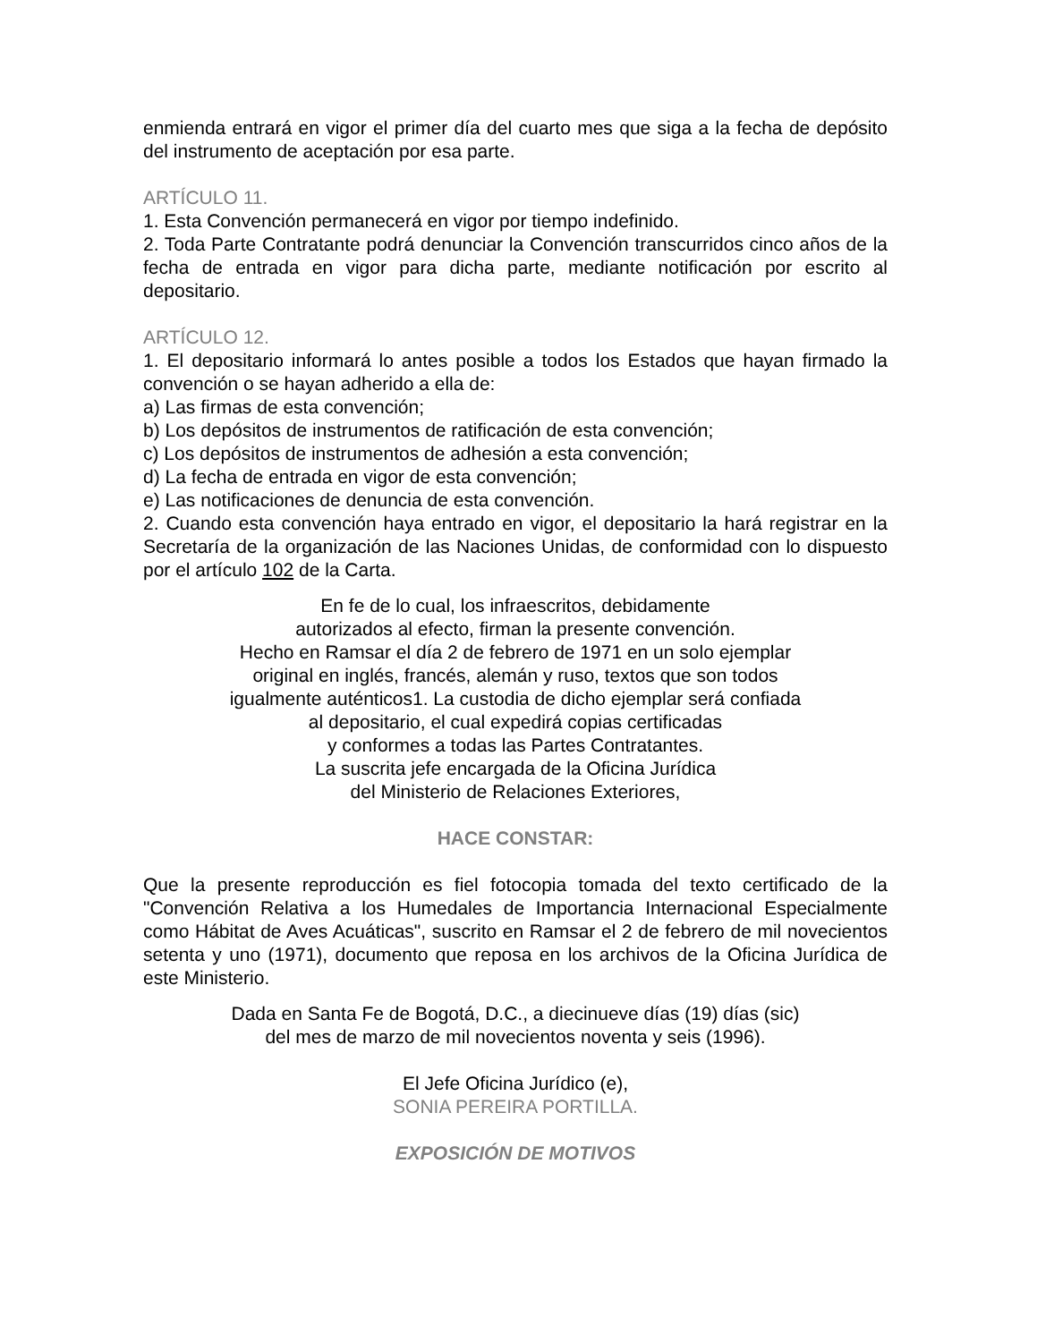enmienda entrará en vigor el primer día del cuarto mes que siga a la fecha de depósito del instrumento de aceptación por esa parte.
ARTÍCULO 11.
1. Esta Convención permanecerá en vigor por tiempo indefinido.
2. Toda Parte Contratante podrá denunciar la Convención transcurridos cinco años de la fecha de entrada en vigor para dicha parte, mediante notificación por escrito al depositario.
ARTÍCULO 12.
1. El depositario informará lo antes posible a todos los Estados que hayan firmado la convención o se hayan adherido a ella de:
a) Las firmas de esta convención;
b) Los depósitos de instrumentos de ratificación de esta convención;
c) Los depósitos de instrumentos de adhesión a esta convención;
d) La fecha de entrada en vigor de esta convención;
e) Las notificaciones de denuncia de esta convención.
2. Cuando esta convención haya entrado en vigor, el depositario la hará registrar en la Secretaría de la organización de las Naciones Unidas, de conformidad con lo dispuesto por el artículo 102 de la Carta.
En fe de lo cual, los infraescritos, debidamente
autorizados al efecto, firman la presente convención.
Hecho en Ramsar el día 2 de febrero de 1971 en un solo ejemplar
original en inglés, francés, alemán y ruso, textos que son todos
igualmente auténticos1. La custodia de dicho ejemplar será confiada
al depositario, el cual expedirá copias certificadas
y conformes a todas las Partes Contratantes.
La suscrita jefe encargada de la Oficina Jurídica
del Ministerio de Relaciones Exteriores,
HACE CONSTAR:
Que la presente reproducción es fiel fotocopia tomada del texto certificado de la "Convención Relativa a los Humedales de Importancia Internacional Especialmente como Hábitat de Aves Acuáticas", suscrito en Ramsar el 2 de febrero de mil novecientos setenta y uno (1971), documento que reposa en los archivos de la Oficina Jurídica de este Ministerio.
Dada en Santa Fe de Bogotá, D.C., a diecinueve días (19) días (sic)
del mes de marzo de mil novecientos noventa y seis (1996).
El Jefe Oficina Jurídico (e),
SONIA PEREIRA PORTILLA.
EXPOSICIÓN DE MOTIVOS